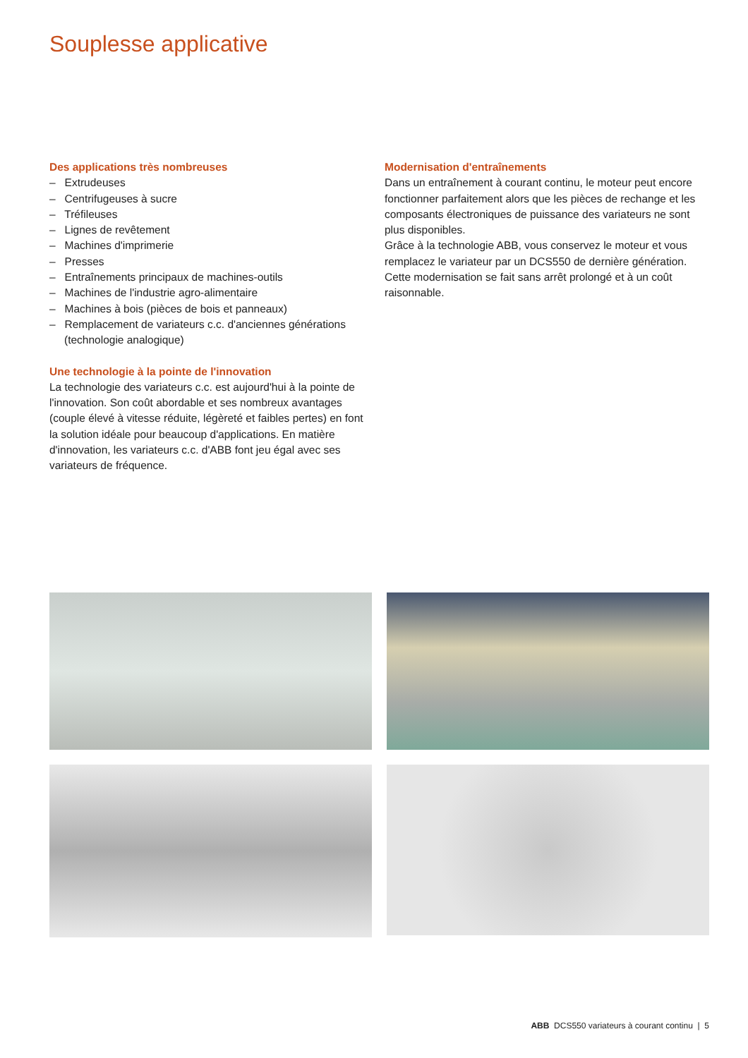Souplesse applicative
Des applications très nombreuses
– Extrudeuses
– Centrifugeuses à sucre
– Tréfileuses
– Lignes de revêtement
– Machines d'imprimerie
– Presses
– Entraînements principaux de machines-outils
– Machines de l'industrie agro-alimentaire
– Machines à bois (pièces de bois et panneaux)
– Remplacement de variateurs c.c. d'anciennes générations (technologie analogique)
Une technologie à la pointe de l'innovation
La technologie des variateurs c.c. est aujourd'hui à la pointe de l'innovation. Son coût abordable et ses nombreux avantages (couple élevé à vitesse réduite, légèreté et faibles pertes) en font la solution idéale pour beaucoup d'applications. En matière d'innovation, les variateurs c.c. d'ABB font jeu égal avec ses variateurs de fréquence.
Modernisation d'entraînements
Dans un entraînement à courant continu, le moteur peut encore fonctionner parfaitement alors que les pièces de rechange et les composants électroniques de puissance des variateurs ne sont plus disponibles.
Grâce à la technologie ABB, vous conservez le moteur et vous remplacez le variateur par un DCS550 de dernière génération.
Cette modernisation se fait sans arrêt prolongé et à un coût raisonnable.
ABB DCS550 variateurs à courant continu | 5